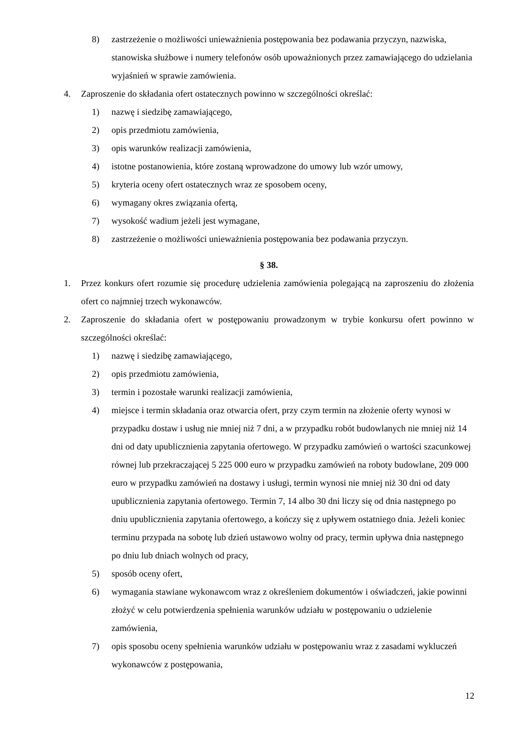8) zastrzeżenie o możliwości unieważnienia postępowania bez podawania przyczyn, nazwiska, stanowiska służbowe i numery telefonów osób upoważnionych przez zamawiającego do udzielania wyjaśnień w sprawie zamówienia.
4. Zaproszenie do składania ofert ostatecznych powinno w szczególności określać:
1) nazwę i siedzibę zamawiającego,
2) opis przedmiotu zamówienia,
3) opis warunków realizacji zamówienia,
4) istotne postanowienia, które zostaną wprowadzone do umowy lub wzór umowy,
5) kryteria oceny ofert ostatecznych wraz ze sposobem oceny,
6) wymagany okres związania ofertą,
7) wysokość wadium jeżeli jest wymagane,
8) zastrzeżenie o możliwości unieważnienia postępowania bez podawania przyczyn.
§ 38.
1. Przez konkurs ofert rozumie się procedurę udzielenia zamówienia polegającą na zaproszeniu do złożenia ofert co najmniej trzech wykonawców.
2. Zaproszenie do składania ofert w postępowaniu prowadzonym w trybie konkursu ofert powinno w szczególności określać:
1) nazwę i siedzibę zamawiającego,
2) opis przedmiotu zamówienia,
3) termin i pozostałe warunki realizacji zamówienia,
4) miejsce i termin składania oraz otwarcia ofert, przy czym termin na złożenie oferty wynosi w przypadku dostaw i usług nie mniej niż 7 dni, a w przypadku robót budowlanych nie mniej niż 14 dni od daty upublicznienia zapytania ofertowego. W przypadku zamówień o wartości szacunkowej równej lub przekraczającej 5 225 000 euro w przypadku zamówień na roboty budowlane, 209 000 euro w przypadku zamówień na dostawy i usługi, termin wynosi nie mniej niż 30 dni od daty upublicznienia zapytania ofertowego. Termin 7, 14 albo 30 dni liczy się od dnia następnego po dniu upublicznienia zapytania ofertowego, a kończy się z upływem ostatniego dnia. Jeżeli koniec terminu przypada na sobotę lub dzień ustawowo wolny od pracy, termin upływa dnia następnego po dniu lub dniach wolnych od pracy,
5) sposób oceny ofert,
6) wymagania stawiane wykonawcom wraz z określeniem dokumentów i oświadczeń, jakie powinni złożyć w celu potwierdzenia spełnienia warunków udziału w postępowaniu o udzielenie zamówienia,
7) opis sposobu oceny spełnienia warunków udziału w postępowaniu wraz z zasadami wykluczeń wykonawców z postępowania,
12